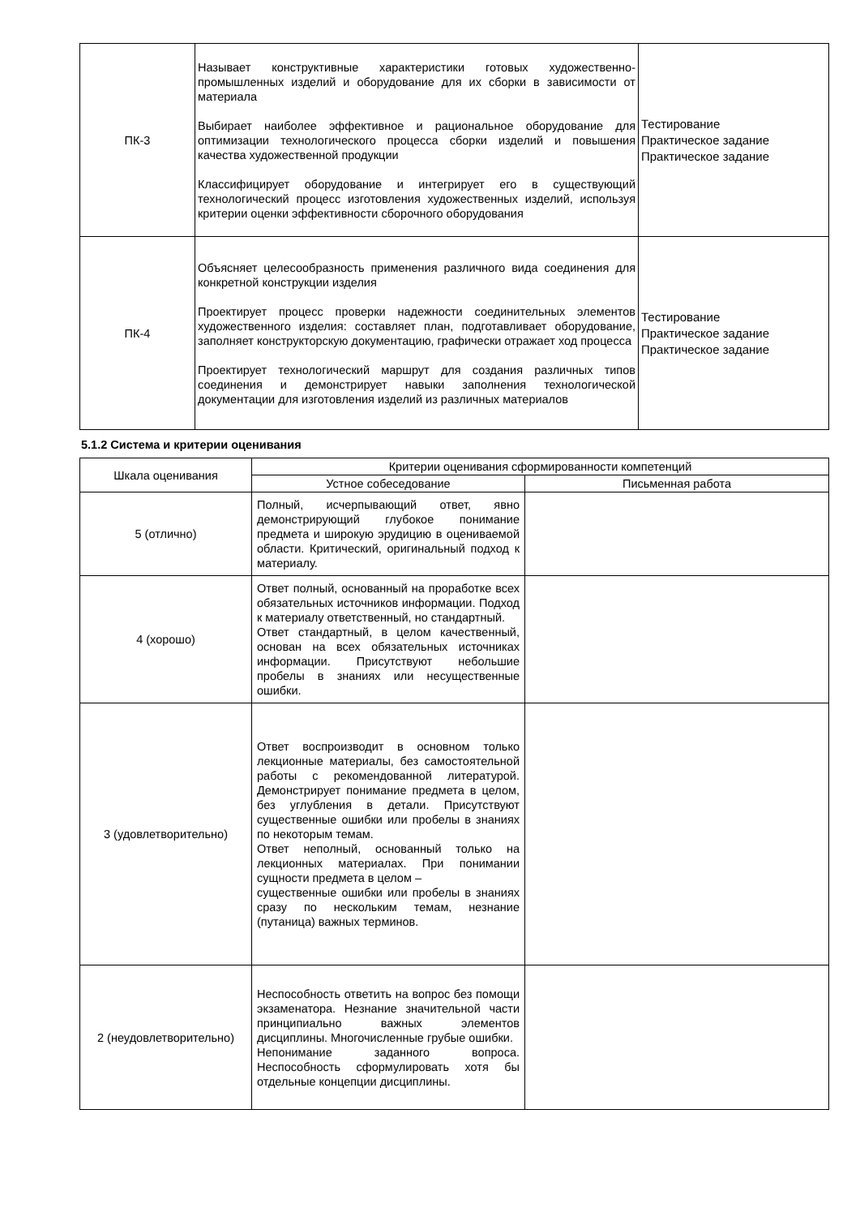| ПК-3 | Называет конструктивные характеристики готовых художественно- промышленных изделий и оборудование для их сборки в зависимости от материала Выбирает наиболее эффективное и рациональное оборудование для оптимизации технологического процесса сборки изделий и повышения качества художественной продукции Классифицирует оборудование и интегрирует его в существующий технологический процесс изготовления художественных изделий, используя критерии оценки эффективности сборочного оборудования | Тестирование Практическое задание Практическое задание |
| ПК-4 | Объясняет целесообразность применения различного вида соединения для конкретной конструкции изделия Проектирует процесс проверки надежности соединительных элементов художественного изделия: составляет план, подготавливает оборудование, заполняет конструкторскую документацию, графически отражает ход процесса Проектирует технологический маршрут для создания различных типов соединения и демонстрирует навыки заполнения технологической документации для изготовления изделий из различных материалов | Тестирование Практическое задание Практическое задание |
5.1.2 Система и критерии оценивания
| Шкала оценивания | Критерии оценивания сформированности компетенций | |
| --- | --- | --- |
| | Устное собеседование | Письменная работа |
| 5 (отлично) | Полный, исчерпывающий ответ, явно демонстрирующий глубокое понимание предмета и широкую эрудицию в оцениваемой области. Критический, оригинальный подход к материалу. | |
| 4 (хорошо) | Ответ полный, основанный на проработке всех обязательных источников информации. Подход к материалу ответственный, но стандартный. Ответ стандартный, в целом качественный, основан на всех обязательных источниках информации. Присутствуют небольшие пробелы в знаниях или несущественные ошибки. | |
| 3 (удовлетворительно) | Ответ воспроизводит в основном только лекционные материалы, без самостоятельной работы с рекомендованной литературой. Демонстрирует понимание предмета в целом, без углубления в детали. Присутствуют существенные ошибки или пробелы в знаниях по некоторым темам. Ответ неполный, основанный только на лекционных материалах. При понимании сущности предмета в целом – существенные ошибки или пробелы в знаниях сразу по нескольким темам, незнание (путаница) важных терминов. | |
| 2 (неудовлетворительно) | Неспособность ответить на вопрос без помощи экзаменатора. Незнание значительной части принципиально важных элементов дисциплины. Многочисленные грубые ошибки. Непонимание заданного вопроса. Неспособность сформулировать хотя бы отдельные концепции дисциплины. | |